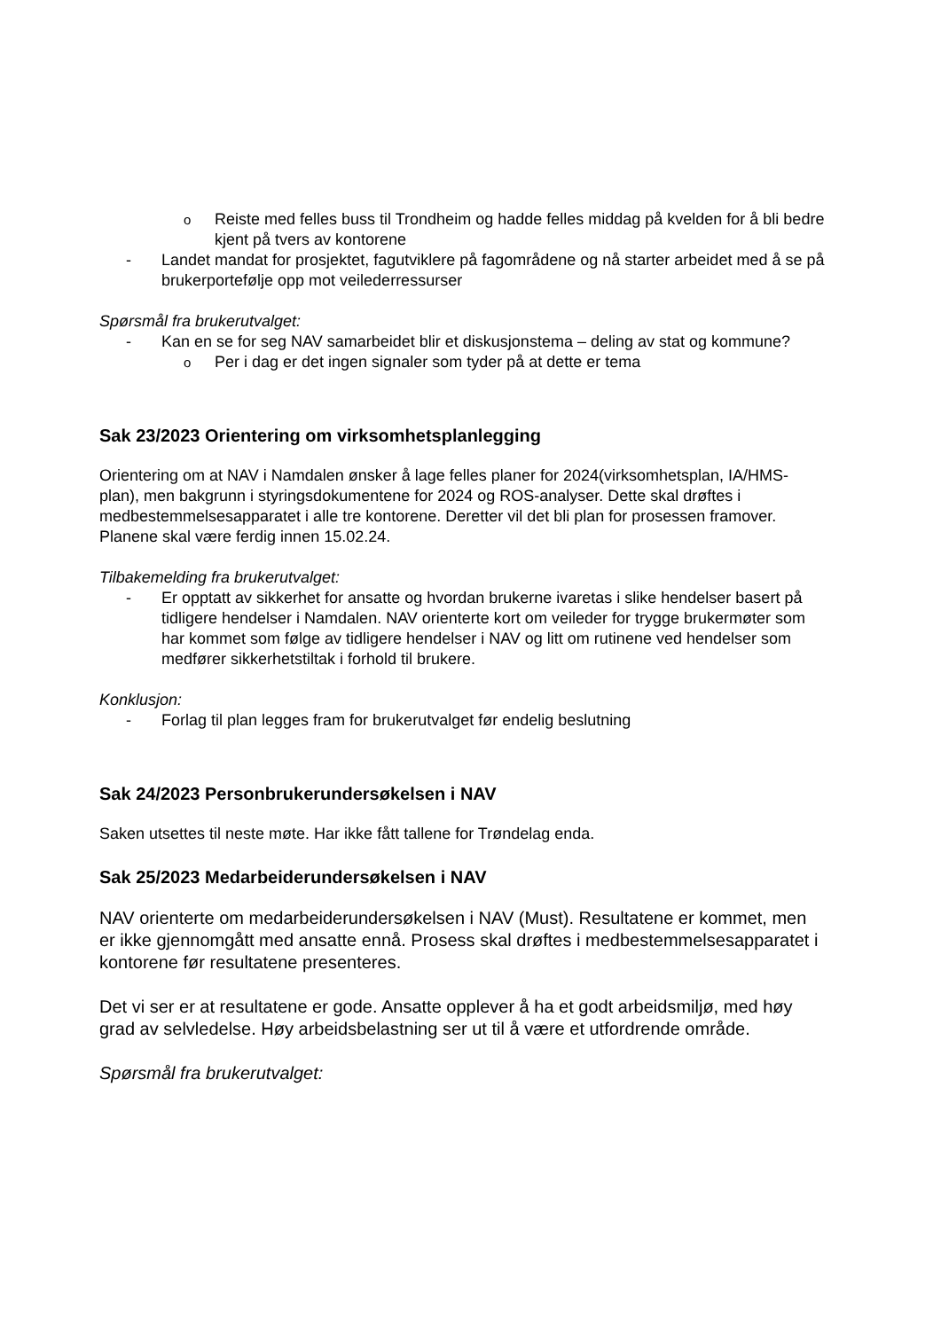o Reiste med felles buss til Trondheim og hadde felles middag på kvelden for å bli bedre kjent på tvers av kontorene
- Landet mandat for prosjektet, fagutviklere på fagområdene og nå starter arbeidet med å se på brukerportefølje opp mot veilederressurser
Spørsmål fra brukerutvalget:
- Kan en se for seg NAV samarbeidet blir et diskusjonstema – deling av stat og kommune?
o Per i dag er det ingen signaler som tyder på at dette er tema
Sak 23/2023 Orientering om virksomhetsplanlegging
Orientering om at NAV i Namdalen ønsker å lage felles planer for 2024(virksomhetsplan, IA/HMS-plan), men bakgrunn i styringsdokumentene for 2024 og ROS-analyser. Dette skal drøftes i medbestemmelsesapparatet i alle tre kontorene. Deretter vil det bli plan for prosessen framover. Planene skal være ferdig innen 15.02.24.
Tilbakemelding fra brukerutvalget:
- Er opptatt av sikkerhet for ansatte og hvordan brukerne ivaretas i slike hendelser basert på tidligere hendelser i Namdalen. NAV orienterte kort om veileder for trygge brukermøter som har kommet som følge av tidligere hendelser i NAV og litt om rutinene ved hendelser som medfører sikkerhetstiltak i forhold til brukere.
Konklusjon:
- Forlag til plan legges fram for brukerutvalget før endelig beslutning
Sak 24/2023 Personbrukerundersøkelsen i NAV
Saken utsettes til neste møte. Har ikke fått tallene for Trøndelag enda.
Sak 25/2023 Medarbeiderundersøkelsen i NAV
NAV orienterte om medarbeiderundersøkelsen i NAV (Must). Resultatene er kommet, men er ikke gjennomgått med ansatte ennå. Prosess skal drøftes i medbestemmelsesapparatet i kontorene før resultatene presenteres.
Det vi ser er at resultatene er gode. Ansatte opplever å ha et godt arbeidsmiljø, med høy grad av selvledelse. Høy arbeidsbelastning ser ut til å være et utfordrende område.
Spørsmål fra brukerutvalget: